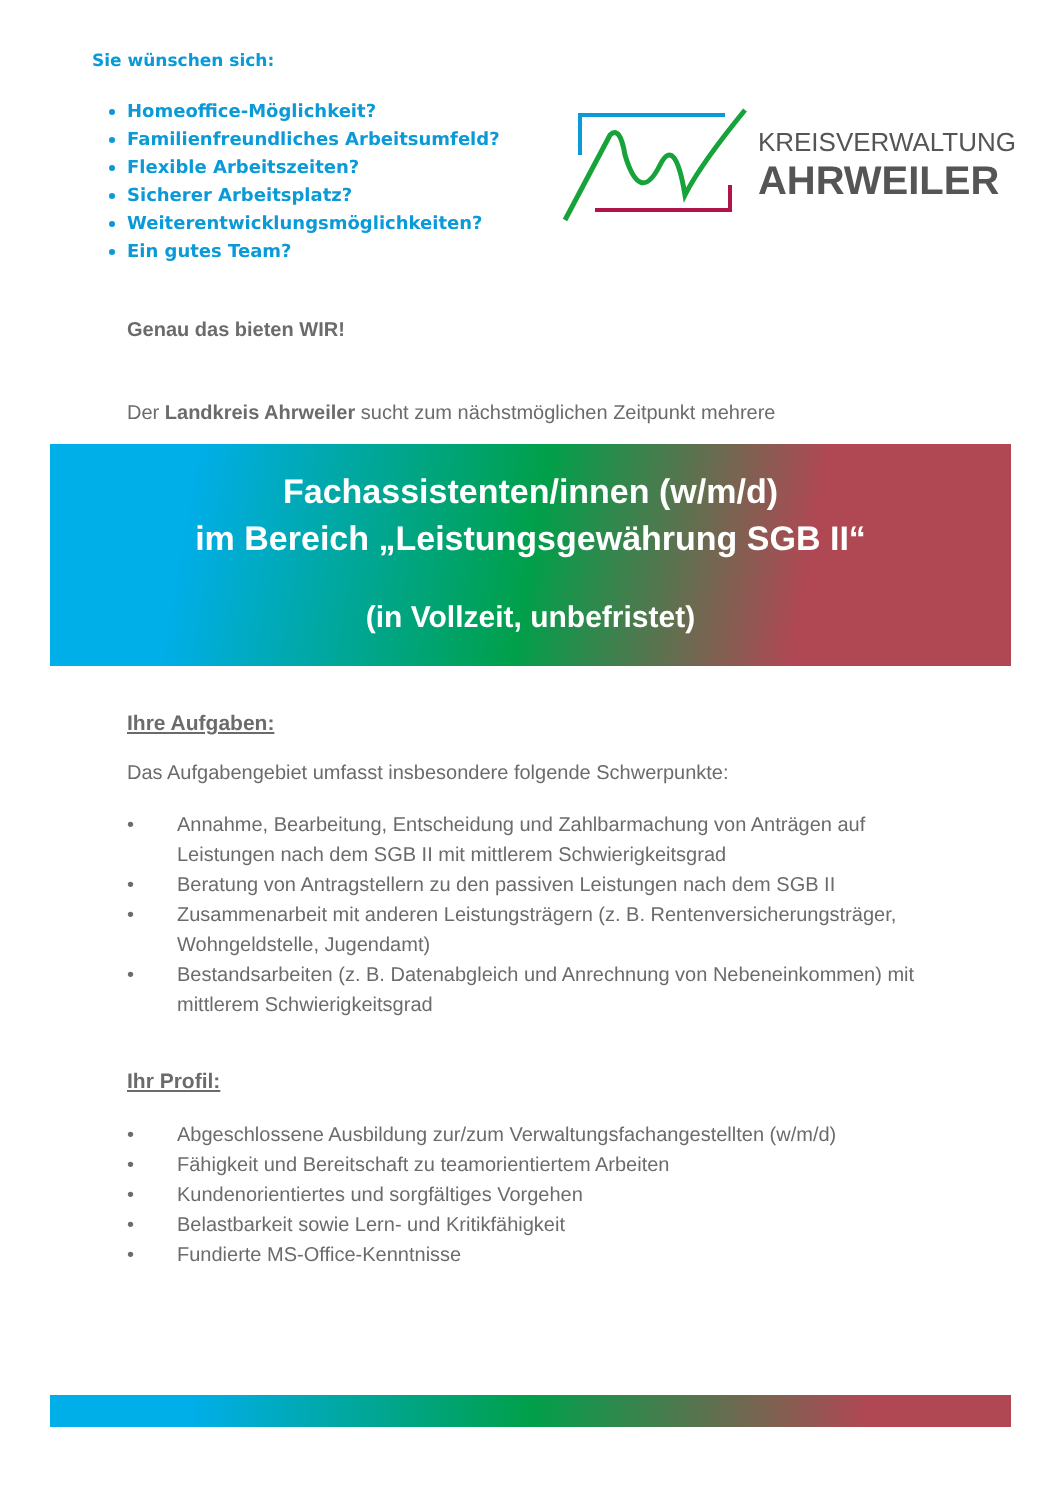Sie wünschen sich:
Homeoffice-Möglichkeit?
Familienfreundliches Arbeitsumfeld?
Flexible Arbeitszeiten?
Sicherer Arbeitsplatz?
Weiterentwicklungsmöglichkeiten?
Ein gutes Team?
KREISVERWALTUNG
AHRWEILER
Genau das bieten WIR!
Der Landkreis Ahrweiler sucht zum nächstmöglichen Zeitpunkt mehrere
Fachassistenten/innen (w/m/d)
im Bereich „Leistungsgewährung SGB II“
(in Vollzeit, unbefristet)
Ihre Aufgaben:
Das Aufgabengebiet umfasst insbesondere folgende Schwerpunkte:
• Annahme, Bearbeitung, Entscheidung und Zahlbarmachung von Anträgen auf Leistungen nach dem SGB II mit mittlerem Schwierigkeitsgrad
• Beratung von Antragstellern zu den passiven Leistungen nach dem SGB II
• Zusammenarbeit mit anderen Leistungsträgern (z. B. Rentenversicherungsträger, Wohngeldstelle, Jugendamt)
• Bestandsarbeiten (z. B. Datenabgleich und Anrechnung von Nebeneinkommen) mit mittlerem Schwierigkeitsgrad
Ihr Profil:
• Abgeschlossene Ausbildung zur/zum Verwaltungsfachangestellten (w/m/d)
• Fähigkeit und Bereitschaft zu teamorientiertem Arbeiten
• Kundenorientiertes und sorgfältiges Vorgehen
• Belastbarkeit sowie Lern- und Kritikfähigkeit
• Fundierte MS-Office-Kenntnisse